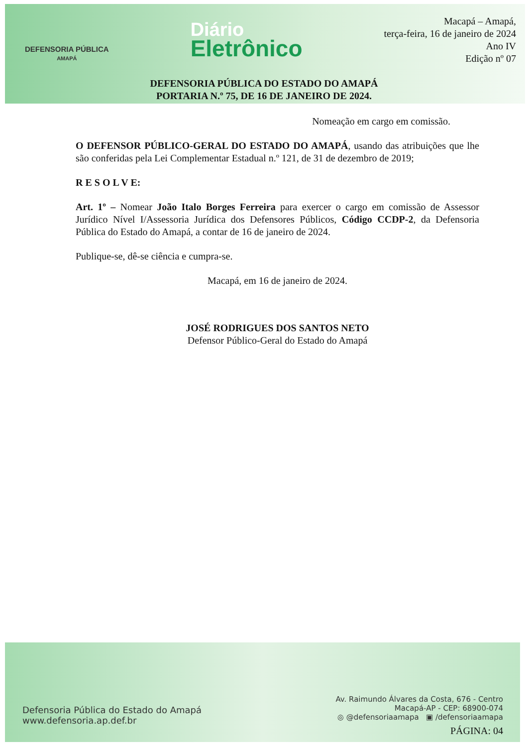DEFENSORIA PÚBLICA
AMAPÁ
Diário
Eletrônico
Macapá – Amapá,
terça-feira, 16 de janeiro de 2024
Ano IV
Edição nº 07
DEFENSORIA PÚBLICA DO ESTADO DO AMAPÁ
PORTARIA N.º 75, DE 16 DE JANEIRO DE 2024.
Nomeação em cargo em comissão.
O DEFENSOR PÚBLICO-GERAL DO ESTADO DO AMAPÁ, usando das atribuições que lhe são conferidas pela Lei Complementar Estadual n.º 121, de 31 de dezembro de 2019;
R E S O L V E:
Art. 1º – Nomear João Italo Borges Ferreira para exercer o cargo em comissão de Assessor Jurídico Nível I/Assessoria Jurídica dos Defensores Públicos, Código CCDP-2, da Defensoria Pública do Estado do Amapá, a contar de 16 de janeiro de 2024.
Publique-se, dê-se ciência e cumpra-se.
Macapá, em 16 de janeiro de 2024.
JOSÉ RODRIGUES DOS SANTOS NETO
Defensor Público-Geral do Estado do Amapá
Defensoria Pública do Estado do Amapá
www.defensoria.ap.def.br
Av. Raimundo Álvares da Costa, 676 - Centro
Macapá-AP - CEP: 68900-074
◎ @defensoriaamapa ▣ /defensoriaamapa
PÁGINA: 04